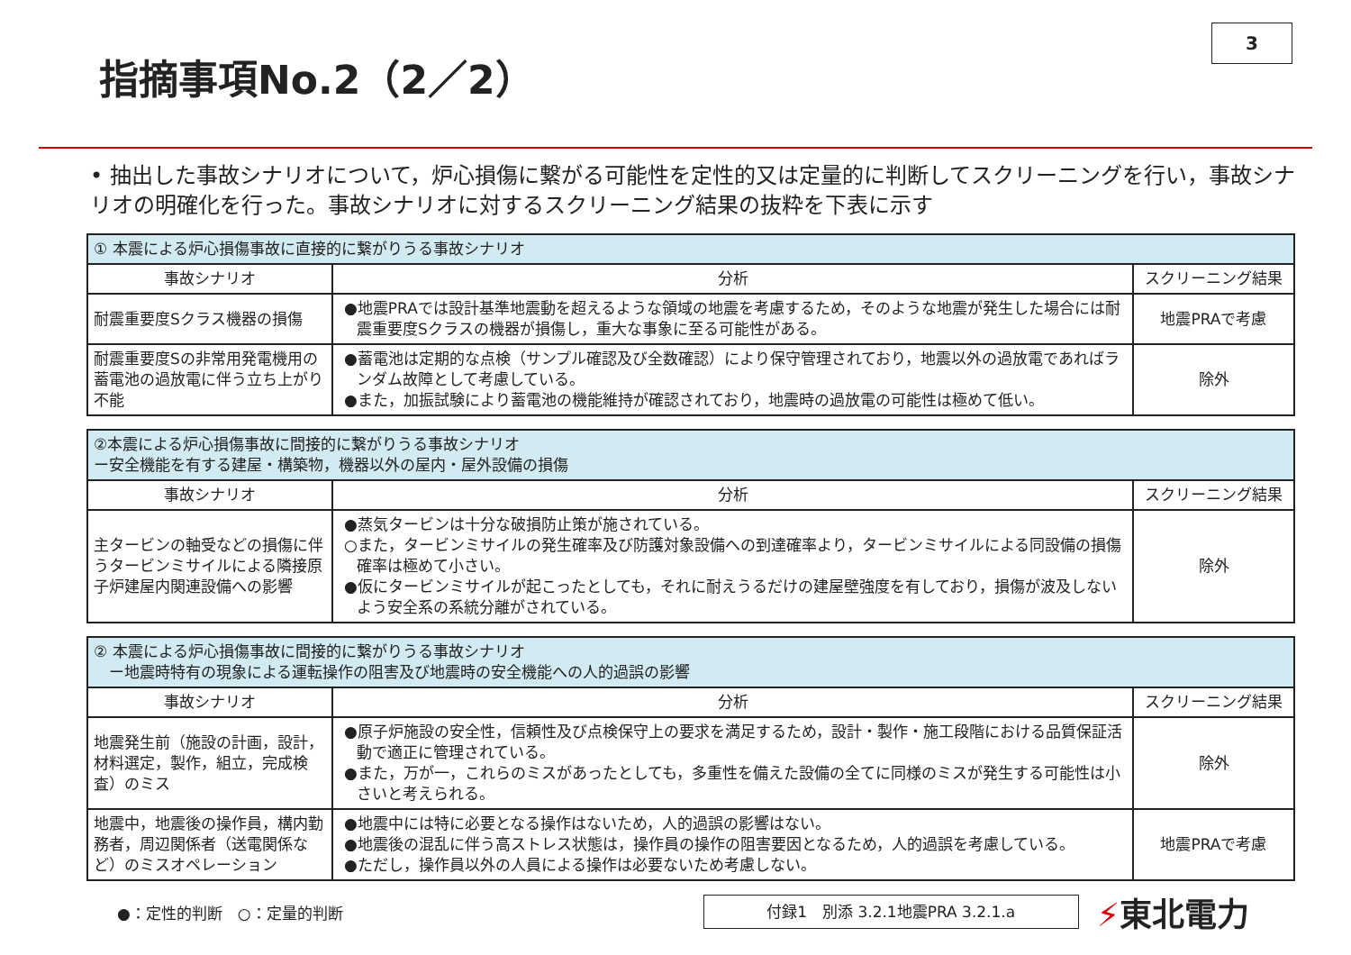指摘事項No.2（2／2）
3
• 抽出した事故シナリオについて，炉心損傷に繋がる可能性を定性的又は定量的に判断してスクリーニングを行い，事故シナリオの明確化を行った。事故シナリオに対するスクリーニング結果の抜粋を下表に示す
| ① 本震による炉心損傷事故に直接的に繋がりうる事故シナリオ | | |
| 事故シナリオ | 分析 | スクリーニング結果 |
| 耐震重要度Sクラス機器の損傷 | ●地震PRAでは設計基準地震動を超えるような領域の地震を考慮するため，そのような地震が発生した場合には耐震重要度Sクラスの機器が損傷し，重大な事象に至る可能性がある。 | 地震PRAで考慮 |
| 耐震重要度Sの非常用発電機用の蓄電池の過放電に伴う立ち上がり不能 | ●蓄電池は定期的な点検（サンプル確認及び全数確認）により保守管理されており，地震以外の過放電であればランダム故障として考慮している。 ●また，加振試験により蓄電池の機能維持が確認されており，地震時の過放電の可能性は極めて低い。 | 除外 |
| ②本震による炉心損傷事故に間接的に繋がりうる事故シナリオ ー安全機能を有する建屋・構築物，機器以外の屋内・屋外設備の損傷 | | |
| 事故シナリオ | 分析 | スクリーニング結果 |
| 主タービンの軸受などの損傷に伴うタービンミサイルによる隣接原子炉建屋内関連設備への影響 | ●蒸気タービンは十分な破損防止策が施されている。 ○また，タービンミサイルの発生確率及び防護対象設備への到達確率より，タービンミサイルによる同設備の損傷確率は極めて小さい。 ●仮にタービンミサイルが起こったとしても，それに耐えうるだけの建屋壁強度を有しており，損傷が波及しないよう安全系の系統分離がされている。 | 除外 |
| ② 本震による炉心損傷事故に間接的に繋がりうる事故シナリオ ー地震時特有の現象による運転操作の阻害及び地震時の安全機能への人的過誤の影響 | | |
| 事故シナリオ | 分析 | スクリーニング結果 |
| 地震発生前（施設の計画，設計，材料選定，製作，組立，完成検査）のミス | ●原子炉施設の安全性，信頼性及び点検保守上の要求を満足するため，設計・製作・施工段階における品質保証活動で適正に管理されている。 ●また，万が一，これらのミスがあったとしても，多重性を備えた設備の全てに同様のミスが発生する可能性は小さいと考えられる。 | 除外 |
| 地震中，地震後の操作員，構内勤務者，周辺関係者（送電関係など）のミスオペレーション | ●地震中には特に必要となる操作はないため，人的過誤の影響はない。 ●地震後の混乱に伴う高ストレス状態は，操作員の操作の阻害要因となるため，人的過誤を考慮している。 ●ただし，操作員以外の人員による操作は必要ないため考慮しない。 | 地震PRAで考慮 |
●：定性的判断　○：定量的判断
付録1　別添 3.2.1地震PRA 3.2.1.a
⚡東北電力